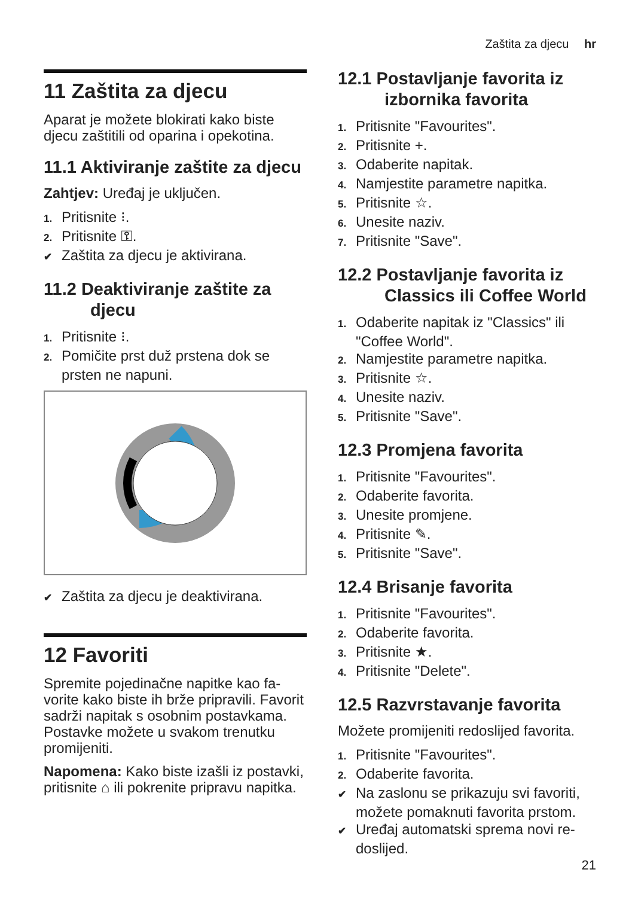Zaštita za djecu hr
11 Zaštita za djecu
Aparat je možete blokirati kako biste djecu zaštitili od oparina i opekotina.
11.1 Aktiviranje zaštite za dje­cu
Zahtjev: Uređaj je uključen.
1. Pritisnite ⁝.
2. Pritisnite ⚿.
✔ Zaštita za djecu je aktivirana.
11.2 Deaktiviranje zaštite za djecu
1. Pritisnite ⁝.
2. Pomičite prst duž prstena dok se prsten ne napuni.
✔ Zaštita za djecu je deaktivirana.
12 Favoriti
Spremite pojedinačne napitke kao fa­vorite kako biste ih brže pripravili. Favorit sadrži napitak s osobnim pos­tavkama. Postavke možete u svakom trenutku promijeniti.
Napomena: Kako biste izašli iz pos­tavki, pritisnite ⌂ ili pokrenite pripravu napitka.
12.1 Postavljanje favorita iz izbornika favorita
1. Pritisnite "Favourites".
2. Pritisnite +.
3. Odaberite napitak.
4. Namjestite parametre napitka.
5. Pritisnite ☆.
6. Unesite naziv.
7. Pritisnite "Save".
12.2 Postavljanje favorita iz Classics ili Coffee World
1. Odaberite napitak iz "Classics" ili "Coffee World".
2. Namjestite parametre napitka.
3. Pritisnite ☆.
4. Unesite naziv.
5. Pritisnite "Save".
12.3 Promjena favorita
1. Pritisnite "Favourites".
2. Odaberite favorita.
3. Unesite promjene.
4. Pritisnite ✎.
5. Pritisnite "Save".
12.4 Brisanje favorita
1. Pritisnite "Favourites".
2. Odaberite favorita.
3. Pritisnite ★.
4. Pritisnite "Delete".
12.5 Razvrstavanje favorita
Možete promijeniti redoslijed favorita.
1. Pritisnite "Favourites".
2. Odaberite favorita.
✔ Na zaslonu se prikazuju svi favoriti, možete pomaknuti favorita prstom.
✔ Uređaj automatski sprema novi re­doslijed.
21